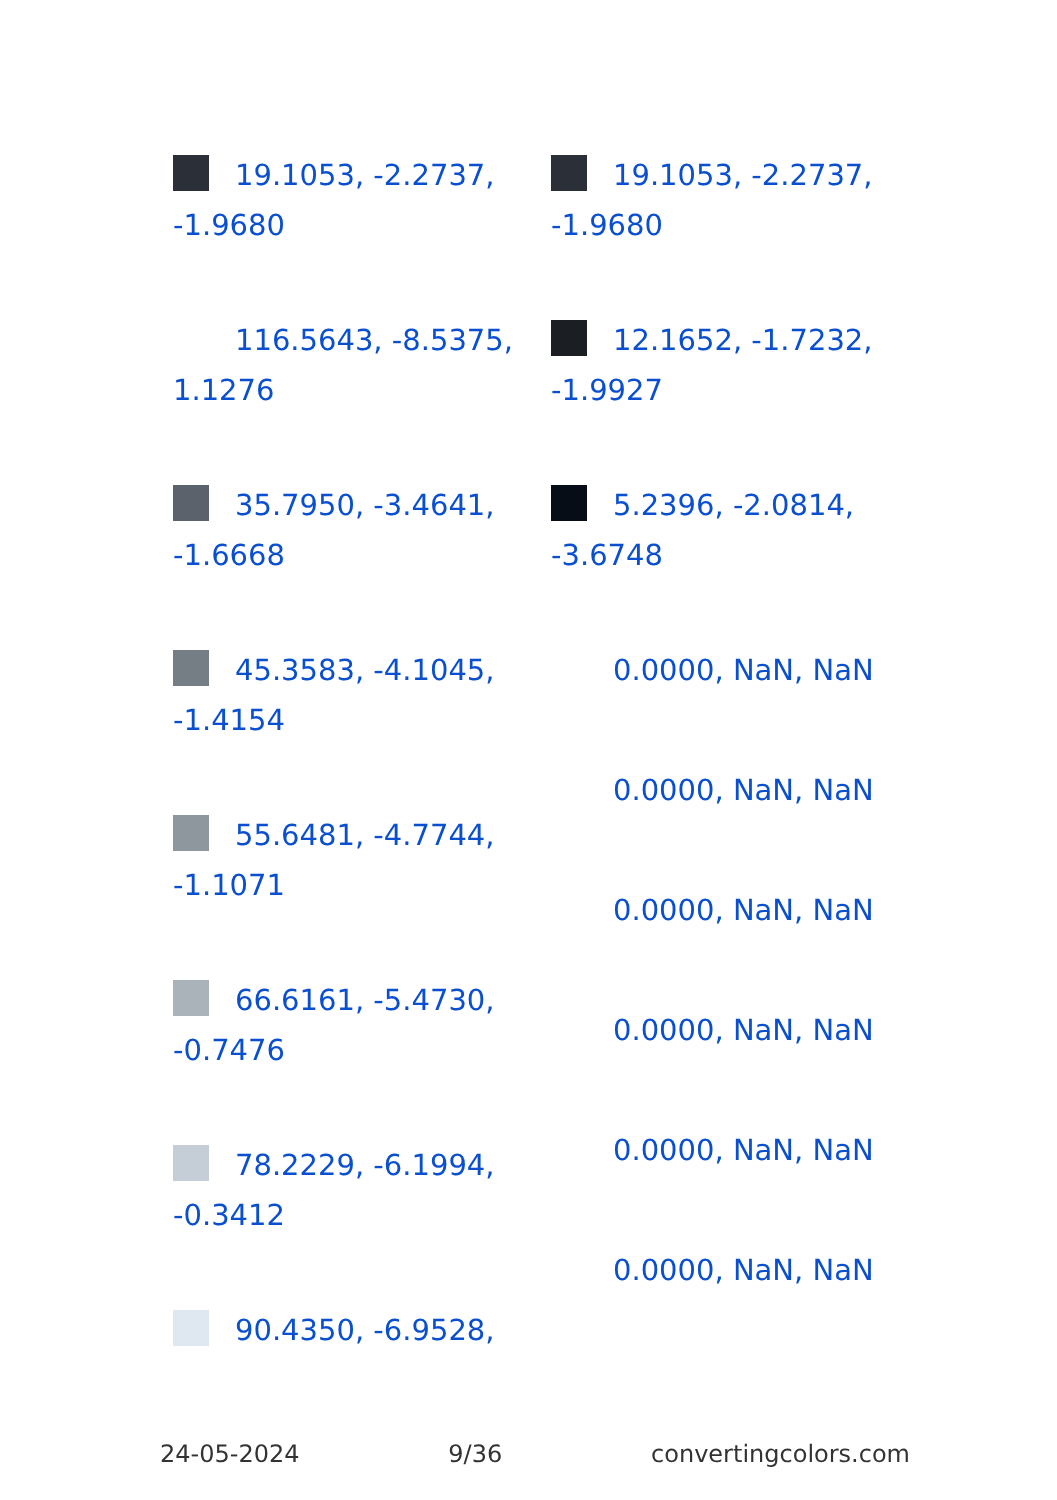19.1053, -2.2737, -1.9680
116.5643, -8.5375, 1.1276
35.7950, -3.4641, -1.6668
45.3583, -4.1045, -1.4154
55.6481, -4.7744, -1.1071
66.6161, -5.4730, -0.7476
78.2229, -6.1994, -0.3412
90.4350, -6.9528,
19.1053, -2.2737, -1.9680
12.1652, -1.7232, -1.9927
5.2396, -2.0814, -3.6748
0.0000, NaN, NaN
0.0000, NaN, NaN
0.0000, NaN, NaN
0.0000, NaN, NaN
0.0000, NaN, NaN
0.0000, NaN, NaN
24-05-2024 9/36 convertingcolors.com